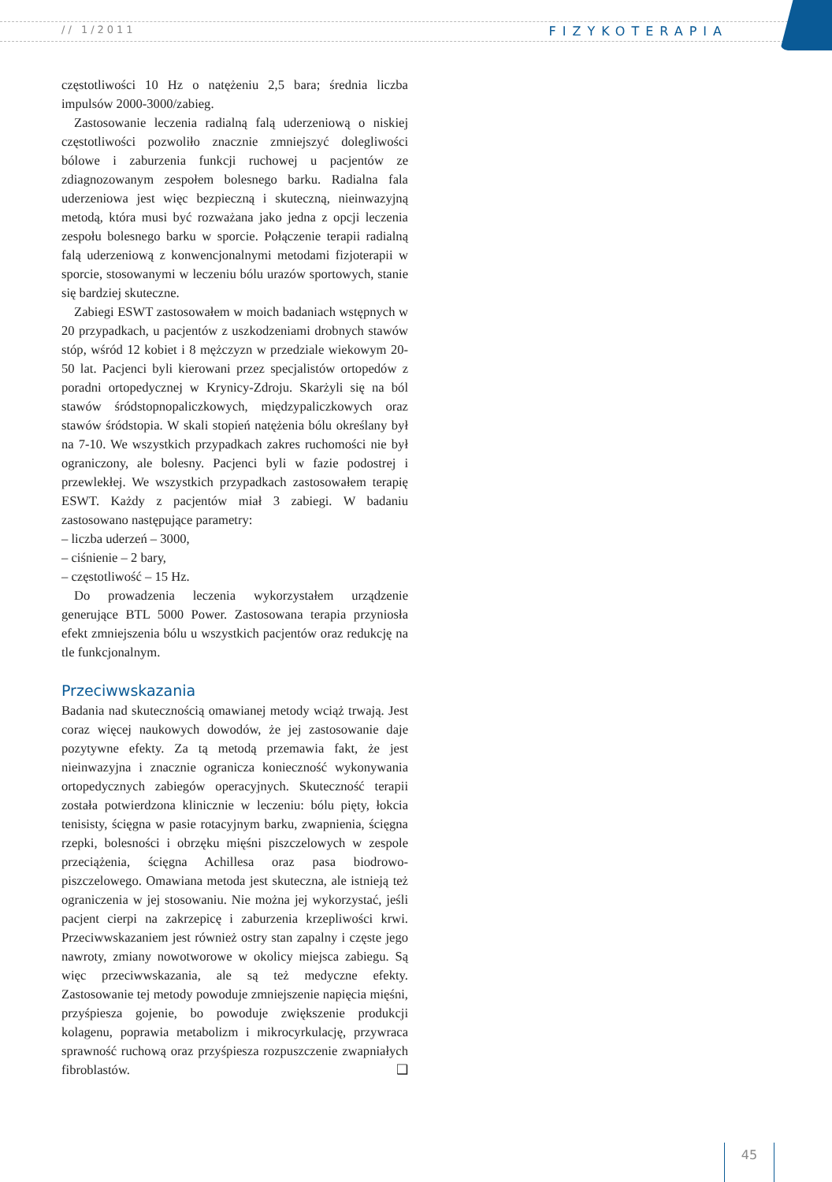// 1/2011 FIZYKOTERAPIA
częstotliwości 10 Hz o natężeniu 2,5 bara; średnia liczba impulsów 2000-3000/zabieg.
Zastosowanie leczenia radialną falą uderzeniową o niskiej częstotliwości pozwoliło znacznie zmniejszyć dolegliwości bólowe i zaburzenia funkcji ruchowej u pacjentów ze zdiagnozowanym zespołem bolesnego barku. Radialna fala uderzeniowa jest więc bezpieczną i skuteczną, nieinwazyjną metodą, która musi być rozważana jako jedna z opcji leczenia zespołu bolesnego barku w sporcie. Połączenie terapii radialną falą uderzeniową z konwencjonalnymi metodami fizjoterapii w sporcie, stosowanymi w leczeniu bólu urazów sportowych, stanie się bardziej skuteczne.
Zabiegi ESWT zastosowałem w moich badaniach wstępnych w 20 przypadkach, u pacjentów z uszkodzeniami drobnych stawów stóp, wśród 12 kobiet i 8 mężczyzn w przedziale wiekowym 20-50 lat. Pacjenci byli kierowani przez specjalistów ortopedów z poradni ortopedycznej w Krynicy-Zdroju. Skarżyli się na ból stawów śródstopnopaliczkowych, międzypaliczkowych oraz stawów śródstopia. W skali stopień natężenia bólu określany był na 7-10. We wszystkich przypadkach zakres ruchomości nie był ograniczony, ale bolesny. Pacjenci byli w fazie podostrej i przewlekłej. We wszystkich przypadkach zastosowałem terapię ESWT. Każdy z pacjentów miał 3 zabiegi. W badaniu zastosowano następujące parametry:
– liczba uderzeń – 3000,
– ciśnienie – 2 bary,
– częstotliwość – 15 Hz.
Do prowadzenia leczenia wykorzystałem urządzenie generujące BTL 5000 Power. Zastosowana terapia przyniosła efekt zmniejszenia bólu u wszystkich pacjentów oraz redukcję na tle funkcjonalnym.
Przeciwwskazania
Badania nad skutecznością omawianej metody wciąż trwają. Jest coraz więcej naukowych dowodów, że jej zastosowanie daje pozytywne efekty. Za tą metodą przemawia fakt, że jest nieinwazyjna i znacznie ogranicza konieczność wykonywania ortopedycznych zabiegów operacyjnych. Skuteczność terapii została potwierdzona klinicznie w leczeniu: bólu pięty, łokcia tenisisty, ścięgna w pasie rotacyjnym barku, zwapnienia, ścięgna rzepki, bolesności i obrzęku mięśni piszczelowych w zespole przeciążenia, ścięgna Achillesa oraz pasa biodrowo-piszczelowego. Omawiana metoda jest skuteczna, ale istnieją też ograniczenia w jej stosowaniu. Nie można jej wykorzystać, jeśli pacjent cierpi na zakrzepicę i zaburzenia krzepliwości krwi. Przeciwwskazaniem jest również ostry stan zapalny i częste jego nawroty, zmiany nowotworowe w okolicy miejsca zabiegu. Są więc przeciwwskazania, ale są też medyczne efekty. Zastosowanie tej metody powoduje zmniejszenie napięcia mięśni, przyśpiesza gojenie, bo powoduje zwiększenie produkcji kolagenu, poprawia metabolizm i mikrocyrkulację, przywraca sprawność ruchową oraz przyśpiesza rozpuszczenie zwapniałych fibroblastów. ❑
45